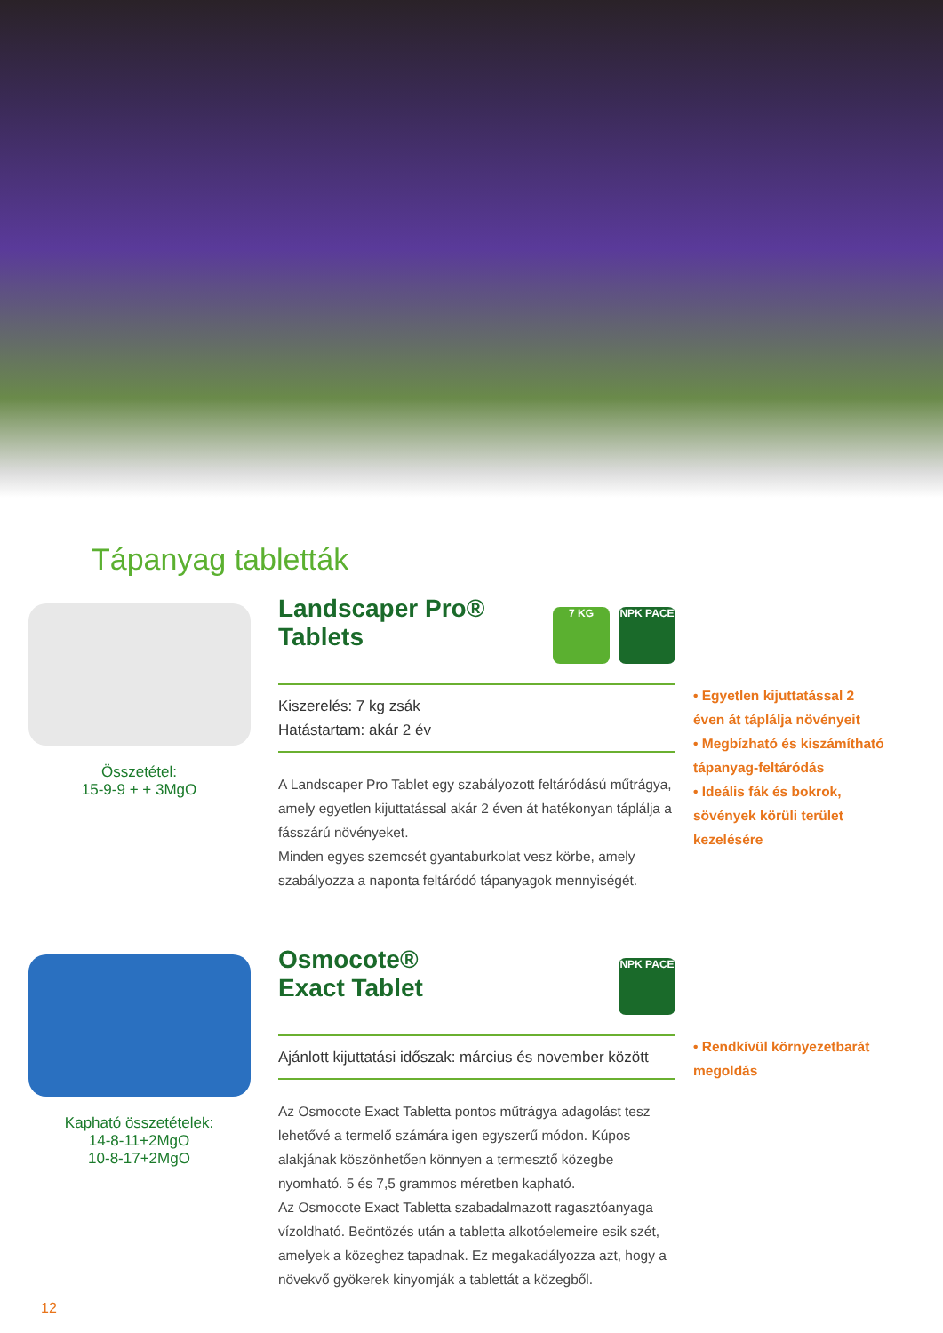Tápanyag tabletták
Összetétel:
15-9-9 + + 3MgO
Landscaper Pro®
Tablets 7 KG NPK PACE
Kiszerelés: 7 kg zsák
Hatástartam: akár 2 év
A Landscaper Pro Tablet egy szabályozott feltáródású műtrágya, amely egyetlen kijuttatással akár 2 éven át hatékonyan táplálja a fásszárú növényeket.
Minden egyes szemcsét gyantaburkolat vesz körbe, amely szabályozza a naponta feltáródó tápanyagok mennyiségét.
• Egyetlen kijuttatással 2 éven át táplálja növényeit
• Megbízható és kiszámítható tápanyag-feltáródás
• Ideális fák és bokrok, sövények körüli terület kezelésére
Kapható összetételek:
14-8-11+2MgO
10-8-17+2MgO
Osmocote®
Exact Tablet NPK PACE
Ajánlott kijuttatási időszak: március és november között
Az Osmocote Exact Tabletta pontos műtrágya adagolást tesz lehetővé a termelő számára igen egyszerű módon. Kúpos alakjának köszönhetően könnyen a termesztő közegbe nyomható. 5 és 7,5 grammos méretben kapható.
Az Osmocote Exact Tabletta szabadalmazott ragasztóanyaga vízoldható. Beöntözés után a tabletta alkotóelemeire esik szét, amelyek a közeghez tapadnak. Ez megakadályozza azt, hogy a növekvő gyökerek kinyomják a tablettát a közegből.
• Rendkívül környezetbarát megoldás
12